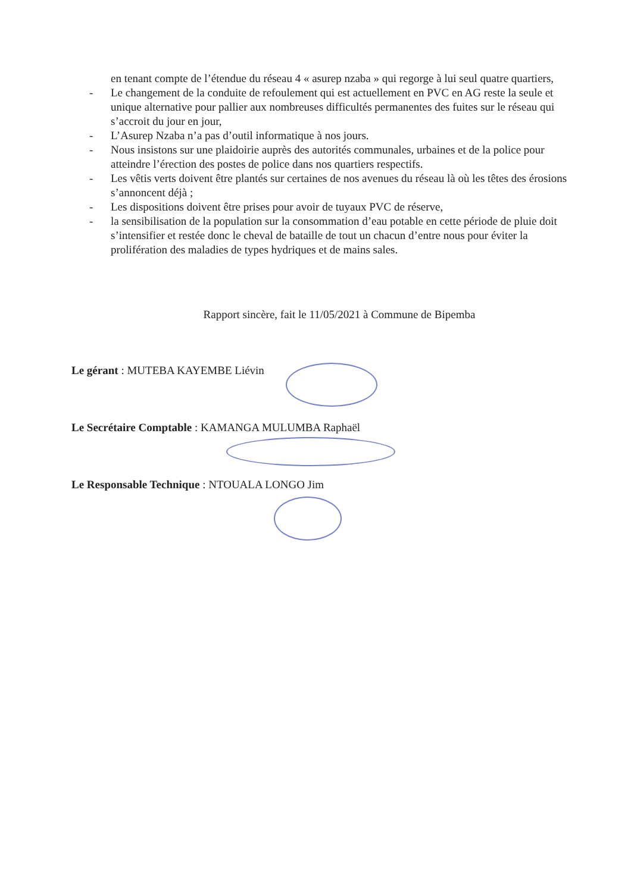en tenant compte de l’étendue du réseau 4 « asurep nzaba » qui regorge à lui seul quatre quartiers,
- Le changement de la conduite de refoulement qui est actuellement en PVC en AG reste la seule et unique alternative pour pallier aux nombreuses difficultés permanentes des fuites sur le réseau qui s’accroit du jour en jour,
- L’Asurep Nzaba n’a pas d’outil informatique à nos jours.
- Nous insistons sur une plaidoirie auprès des autorités communales, urbaines et de la police pour atteindre l’érection des postes de police dans nos quartiers respectifs.
- Les vêtis verts doivent être plantés sur certaines de nos avenues du réseau là où les têtes des érosions s’annoncent déjà ;
- Les dispositions doivent être prises pour avoir de tuyaux PVC de réserve,
- la sensibilisation de la population sur la consommation d’eau potable en cette période de pluie doit s’intensifier et restée donc le cheval de bataille de tout un chacun d’entre nous pour éviter la prolifération des maladies de types hydriques et de mains sales.
Rapport sincère, fait le 11/05/2021 à Commune de Bipemba
Le gérant : MUTEBA KAYEMBE Liévin
Le Secrétaire Comptable : KAMANGA MULUMBA Raphaël
Le Responsable Technique : NTOUALA LONGO Jim